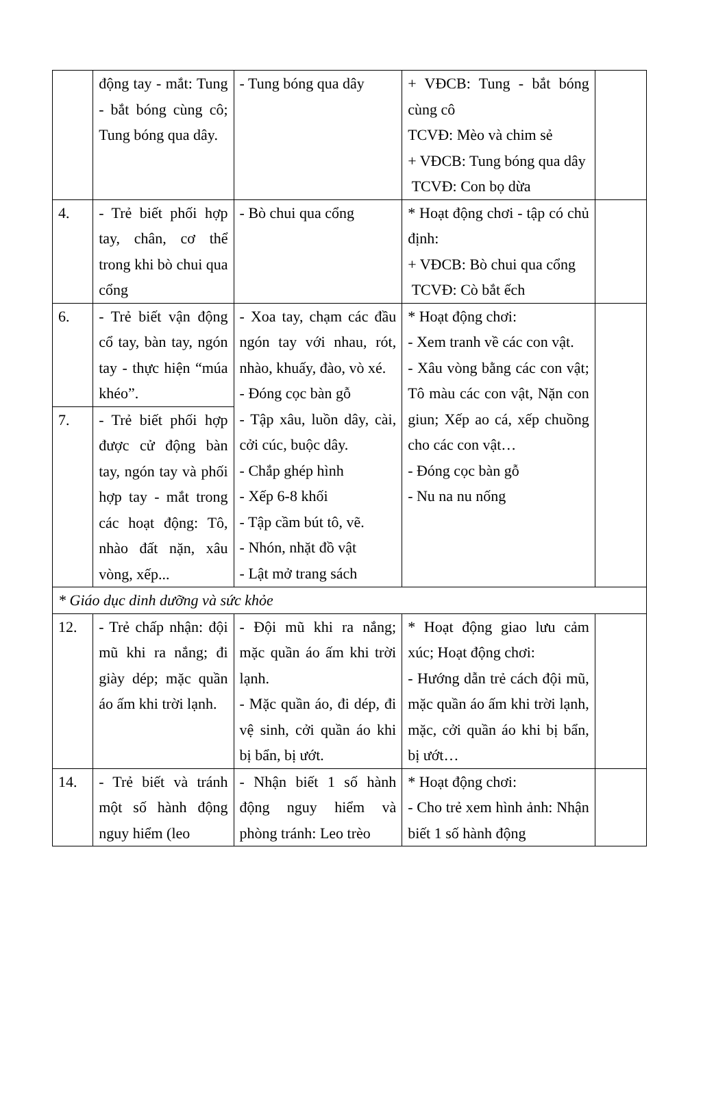| | động tay - mắt: Tung - bắt bóng cùng cô; Tung bóng qua dây. | - Tung bóng qua dây | + VĐCB: Tung - bắt bóng cùng cô TCVĐ: Mèo và chim sẻ + VĐCB: Tung bóng qua dây TCVĐ: Con bọ dừa | |
| 4. | - Trẻ biết phối hợp tay, chân, cơ thể trong khi bò chui qua cổng | - Bò chui qua cổng | * Hoạt động chơi - tập có chủ định: + VĐCB: Bò chui qua cổng TCVĐ: Cò bắt ếch | |
| 6. | - Trẻ biết vận động cổ tay, bàn tay, ngón tay - thực hiện “múa khéo”. | - Xoa tay, chạm các đầu ngón tay với nhau, rót, nhào, khuấy, đào, vò xé. - Đóng cọc bàn gỗ - Tập xâu, luồn dây, cài, cởi cúc, buộc dây. - Chắp ghép hình - Xếp 6-8 khối - Tập cầm bút tô, vẽ. - Nhón, nhặt đồ vật - Lật mở trang sách | * Hoạt động chơi: - Xem tranh về các con vật. - Xâu vòng bằng các con vật; Tô màu các con vật, Nặn con giun; Xếp ao cá, xếp chuồng cho các con vật… - Đóng cọc bàn gỗ - Nu na nu nống | |
| 7. | - Trẻ biết phối hợp được cử động bàn tay, ngón tay và phối hợp tay - mắt trong các hoạt động: Tô, nhào đất nặn, xâu vòng, xếp... | | | |
| * Giáo dục dinh dưỡng và sức khỏe | | | | |
| 12. | - Trẻ chấp nhận: đội mũ khi ra nắng; đi giày dép; mặc quần áo ấm khi trời lạnh. | - Đội mũ khi ra nắng; mặc quần áo ấm khi trời lạnh. - Mặc quần áo, đi dép, đi vệ sinh, cởi quần áo khi bị bẩn, bị ướt. | * Hoạt động giao lưu cảm xúc; Hoạt động chơi: - Hướng dẫn trẻ cách đội mũ, mặc quần áo ấm khi trời lạnh, mặc, cởi quần áo khi bị bẩn, bị ướt… | |
| 14. | - Trẻ biết và tránh một số hành động nguy hiểm (leo | - Nhận biết 1 số hành động nguy hiểm và phòng tránh: Leo trèo | * Hoạt động chơi: - Cho trẻ xem hình ảnh: Nhận biết 1 số hành động | |